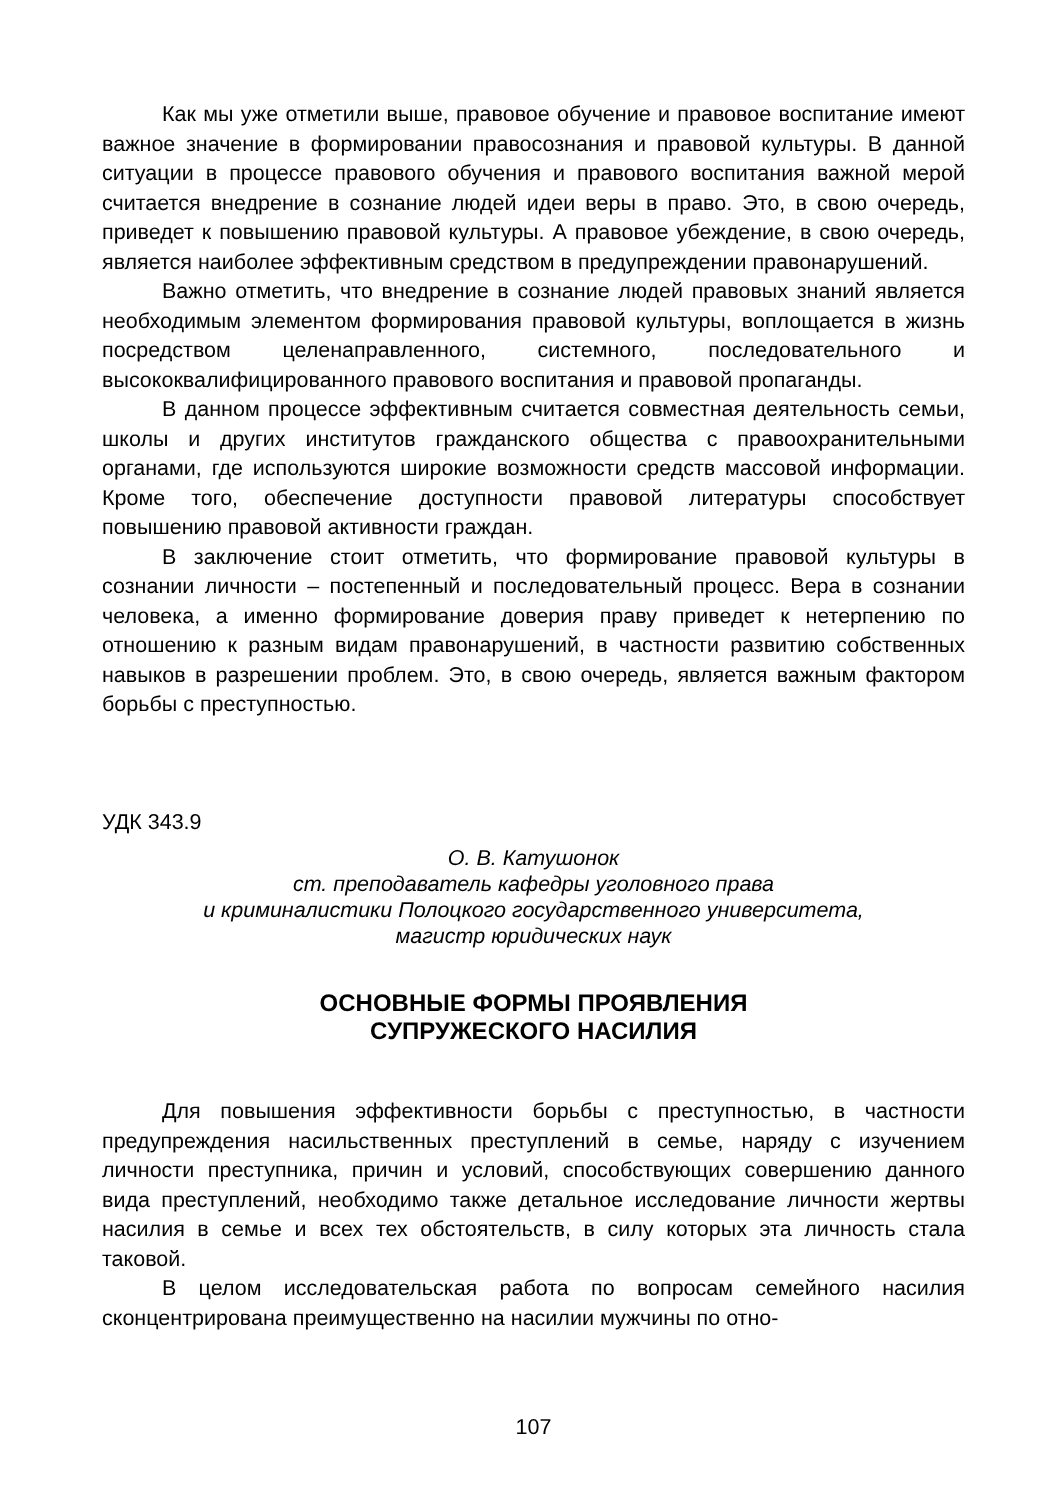Как мы уже отметили выше, правовое обучение и правовое воспитание имеют важное значение в формировании правосознания и правовой культуры. В данной ситуации в процессе правового обучения и правового воспитания важной мерой считается внедрение в сознание людей идеи веры в право. Это, в свою очередь, приведет к повышению правовой культуры. А правовое убеждение, в свою очередь, является наиболее эффективным средством в предупреждении правонарушений.
Важно отметить, что внедрение в сознание людей правовых знаний является необходимым элементом формирования правовой культуры, воплощается в жизнь посредством целенаправленного, системного, последовательного и высококвалифицированного правового воспитания и правовой пропаганды.
В данном процессе эффективным считается совместная деятельность семьи, школы и других институтов гражданского общества с правоохранительными органами, где используются широкие возможности средств массовой информации. Кроме того, обеспечение доступности правовой литературы способствует повышению правовой активности граждан.
В заключение стоит отметить, что формирование правовой культуры в сознании личности – постепенный и последовательный процесс. Вера в сознании человека, а именно формирование доверия праву приведет к нетерпению по отношению к разным видам правонарушений, в частности развитию собственных навыков в разрешении проблем. Это, в свою очередь, является важным фактором борьбы с преступностью.
УДК 343.9
О. В. Катушонок
ст. преподаватель кафедры уголовного права
и криминалистики Полоцкого государственного университета,
магистр юридических наук
ОСНОВНЫЕ ФОРМЫ ПРОЯВЛЕНИЯ
СУПРУЖЕСКОГО НАСИЛИЯ
Для повышения эффективности борьбы с преступностью, в частности предупреждения насильственных преступлений в семье, наряду с изучением личности преступника, причин и условий, способствующих совершению данного вида преступлений, необходимо также детальное исследование личности жертвы насилия в семье и всех тех обстоятельств, в силу которых эта личность стала таковой.
В целом исследовательская работа по вопросам семейного насилия сконцентрирована преимущественно на насилии мужчины по отно-
107